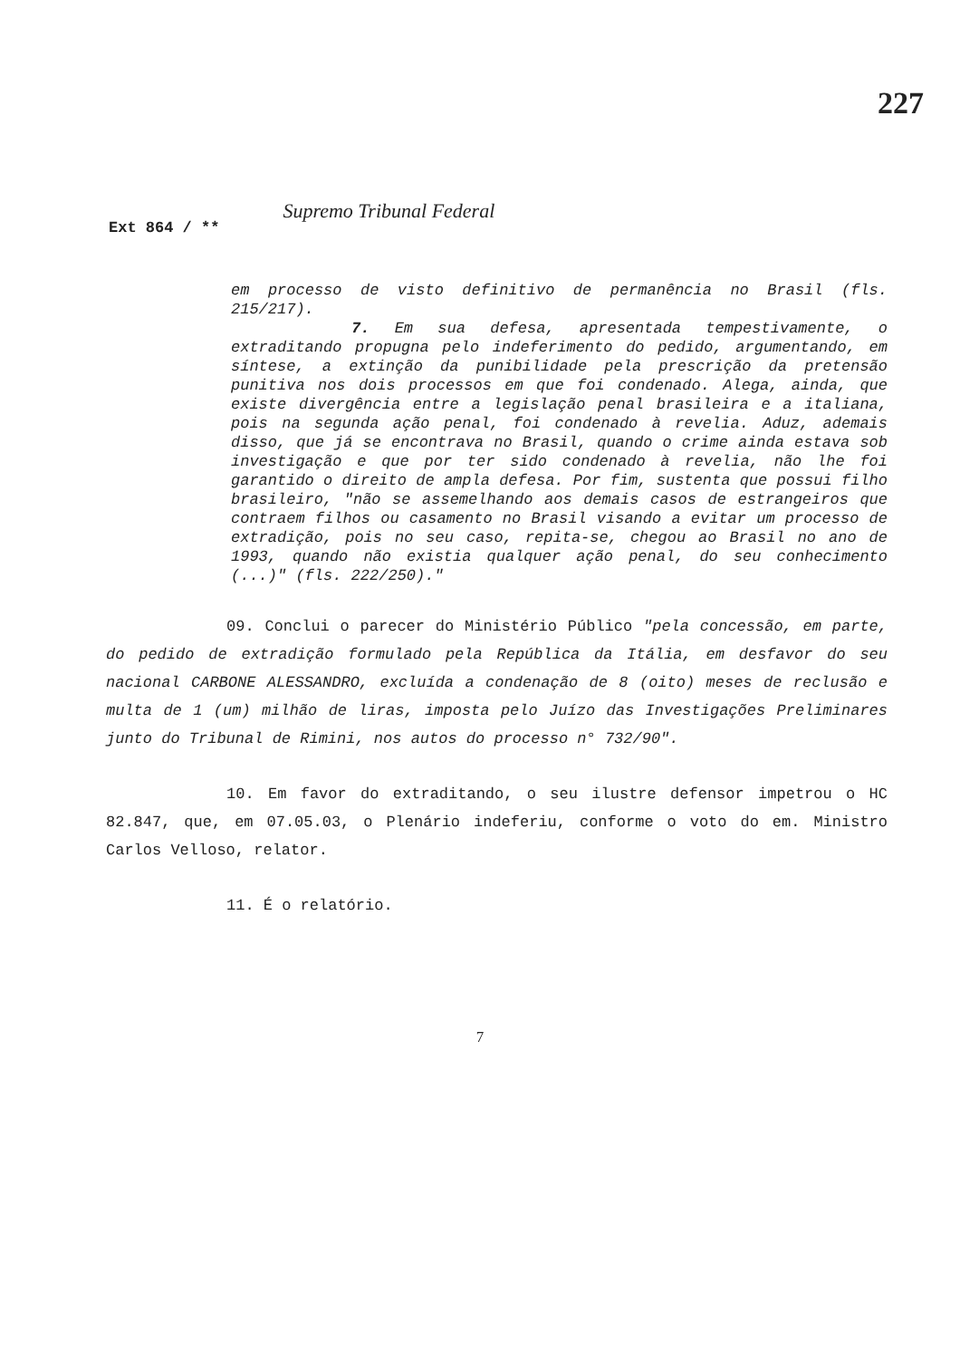227
Ext 864 / ** Supremo Tribunal Federal
em processo de visto definitivo de permanência no Brasil (fls. 215/217).
7. Em sua defesa, apresentada tempestivamente, o extraditando propugna pelo indeferimento do pedido, argumentando, em síntese, a extinção da punibilidade pela prescrição da pretensão punitiva nos dois processos em que foi condenado. Alega, ainda, que existe divergência entre a legislação penal brasileira e a italiana, pois na segunda ação penal, foi condenado à revelia. Aduz, ademais disso, que já se encontrava no Brasil, quando o crime ainda estava sob investigação e que por ter sido condenado à revelia, não lhe foi garantido o direito de ampla defesa. Por fim, sustenta que possui filho brasileiro, "não se assemelhando aos demais casos de estrangeiros que contraem filhos ou casamento no Brasil visando a evitar um processo de extradição, pois no seu caso, repita-se, chegou ao Brasil no ano de 1993, quando não existia qualquer ação penal, do seu conhecimento (...)" (fls. 222/250)."
09. Conclui o parecer do Ministério Público "pela concessão, em parte, do pedido de extradição formulado pela República da Itália, em desfavor do seu nacional CARBONE ALESSANDRO, excluída a condenação de 8 (oito) meses de reclusão e multa de 1 (um) milhão de liras, imposta pelo Juízo das Investigações Preliminares junto do Tribunal de Rimini, nos autos do processo n° 732/90".
10. Em favor do extraditando, o seu ilustre defensor impetrou o HC 82.847, que, em 07.05.03, o Plenário indeferiu, conforme o voto do em. Ministro Carlos Velloso, relator.
11. É o relatório.
7